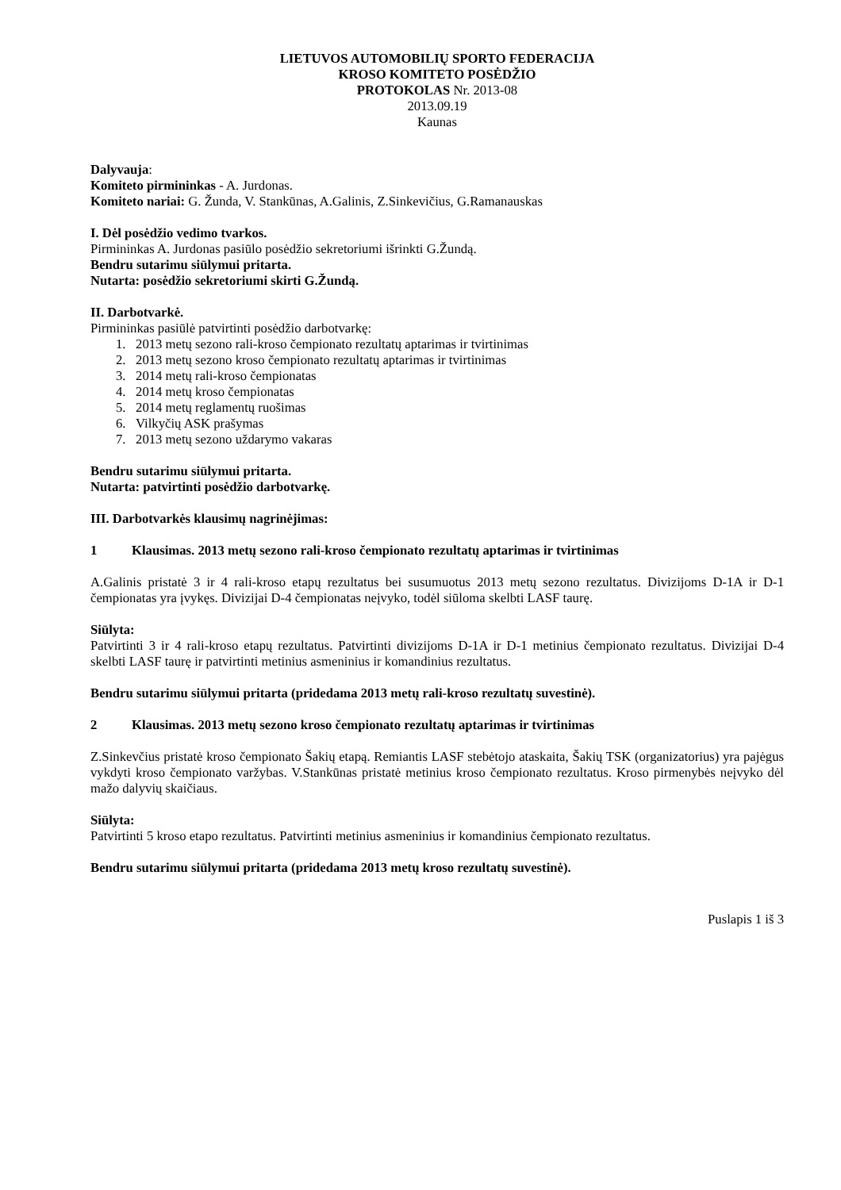LIETUVOS AUTOMOBILIŲ SPORTO FEDERACIJA
KROSO KOMITETO POSĖDŽIO
PROTOKOLAS Nr. 2013-08
2013.09.19
Kaunas
Dalyvauja:
Komiteto pirmininkas - A. Jurdonas.
Komiteto nariai: G. Žunda, V. Stankūnas, A.Galinis, Z.Sinkevičius, G.Ramanauskas
I. Dėl posėdžio vedimo tvarkos.
Pirmininkas A. Jurdonas pasiūlo posėdžio sekretoriumi išrinkti G.Žundą.
Bendru sutarimu siūlymui pritarta.
Nutarta: posėdžio sekretoriumi skirti G.Žundą.
II. Darbotvarkė.
Pirmininkas pasiūlė patvirtinti posėdžio darbotvarkę:
1. 2013 metų sezono rali-kroso čempionato rezultatų aptarimas ir tvirtinimas
2. 2013 metų sezono kroso čempionato rezultatų aptarimas ir tvirtinimas
3. 2014 metų rali-kroso čempionatas
4. 2014 metų kroso čempionatas
5. 2014 metų reglamentų ruošimas
6. Vilkyčių ASK prašymas
7. 2013 metų sezono uždarymo vakaras
Bendru sutarimu siūlymui pritarta.
Nutarta: patvirtinti posėdžio darbotvarkę.
III. Darbotvarkės klausimų nagrinėjimas:
1 Klausimas. 2013 metų sezono rali-kroso čempionato rezultatų aptarimas ir tvirtinimas
A.Galinis pristatė 3 ir 4 rali-kroso etapų rezultatus bei susumuotus 2013 metų sezono rezultatus. Divizijoms D-1A ir D-1 čempionatas yra įvykęs. Divizijai D-4 čempionatas neįvyko, todėl siūloma skelbti LASF taurę.
Siūlyta:
Patvirtinti 3 ir 4 rali-kroso etapų rezultatus. Patvirtinti divizijoms D-1A ir D-1 metinius čempionato rezultatus. Divizijai D-4 skelbti LASF taurę ir patvirtinti metinius asmeninius ir komandinius rezultatus.
Bendru sutarimu siūlymui pritarta (pridedama 2013 metų rali-kroso rezultatų suvestinė).
2 Klausimas. 2013 metų sezono kroso čempionato rezultatų aptarimas ir tvirtinimas
Z.Sinkevčius pristatė kroso čempionato Šakių etapą. Remiantis LASF stebėtojo ataskaita, Šakių TSK (organizatorius) yra pajėgus vykdyti kroso čempionato varžybas. V.Stankūnas pristatė metinius kroso čempionato rezultatus. Kroso pirmenybės neįvyko dėl mažo dalyvių skaičiaus.
Siūlyta:
Patvirtinti 5 kroso etapo rezultatus. Patvirtinti metinius asmeninius ir komandinius čempionato rezultatus.
Bendru sutarimu siūlymui pritarta (pridedama 2013 metų kroso rezultatų suvestinė).
Puslapis 1 iš 3